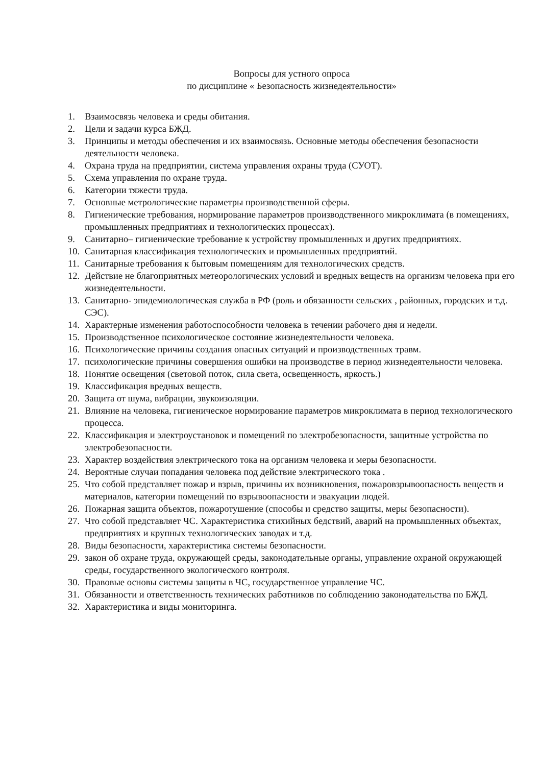Вопросы для устного опроса
по дисциплине « Безопасность жизнедеятельности»
1. Взаимосвязь человека и среды обитания.
2. Цели и задачи курса БЖД.
3. Принципы и методы обеспечения и их взаимосвязь. Основные методы обеспечения безопасности деятельности человека.
4. Охрана труда на предприятии, система управления охраны труда (СУОТ).
5. Схема управления по охране труда.
6. Категории тяжести труда.
7. Основные метрологические параметры производственной сферы.
8. Гигиенические требования, нормирование параметров производственного микроклимата (в помещениях, промышленных предприятиях и технологических процессах).
9. Санитарно– гигиенические требование к устройству промышленных и других предприятиях.
10. Санитарная классификация технологических и промышленных предприятий.
11. Санитарные требования к бытовым помещениям для технологических средств.
12. Действие не благоприятных метеорологических условий и вредных веществ на организм человека при его жизнедеятельности.
13. Санитарно- эпидемиологическая служба в РФ (роль и обязанности сельских , районных, городских и т.д. СЭС).
14. Характерные изменения работоспособности человека в течении рабочего дня и недели.
15. Производственное психологическое состояние жизнедеятельности человека.
16. Психологические причины создания опасных ситуаций и производственных травм.
17. психологические причины совершения ошибки на производстве в период жизнедеятельности человека.
18. Понятие освещения (световой поток, сила света, освещенность, яркость.)
19. Классификация вредных веществ.
20. Защита от шума, вибрации, звукоизоляции.
21. Влияние на человека, гигиеническое нормирование параметров микроклимата в период технологического процесса.
22. Классификация и электроустановок и помещений по электробезопасности, защитные устройства по электробезопасности.
23. Характер воздействия электрического тока на организм человека и меры безопасности.
24. Вероятные случаи попадания человека под действие электрического тока .
25. Что собой представляет пожар и взрыв, причины их возникновения, пожаровзрывоопасность веществ и материалов, категории помещений по взрывоопасности и эвакуации людей.
26. Пожарная защита объектов, пожаротушение (способы и средство защиты, меры безопасности).
27. Что собой представляет ЧС. Характеристика стихийных бедствий, аварий на промышленных объектах, предприятиях и крупных технологических заводах и т.д.
28. Виды безопасности, характеристика системы безопасности.
29. закон об охране труда, окружающей среды, законодательные органы, управление охраной окружающей среды, государственного экологического контроля.
30. Правовые основы системы защиты в ЧС, государственное управление ЧС.
31. Обязанности и ответственность технических работников по соблюдению законодательства по БЖД.
32. Характеристика и виды мониторинга.